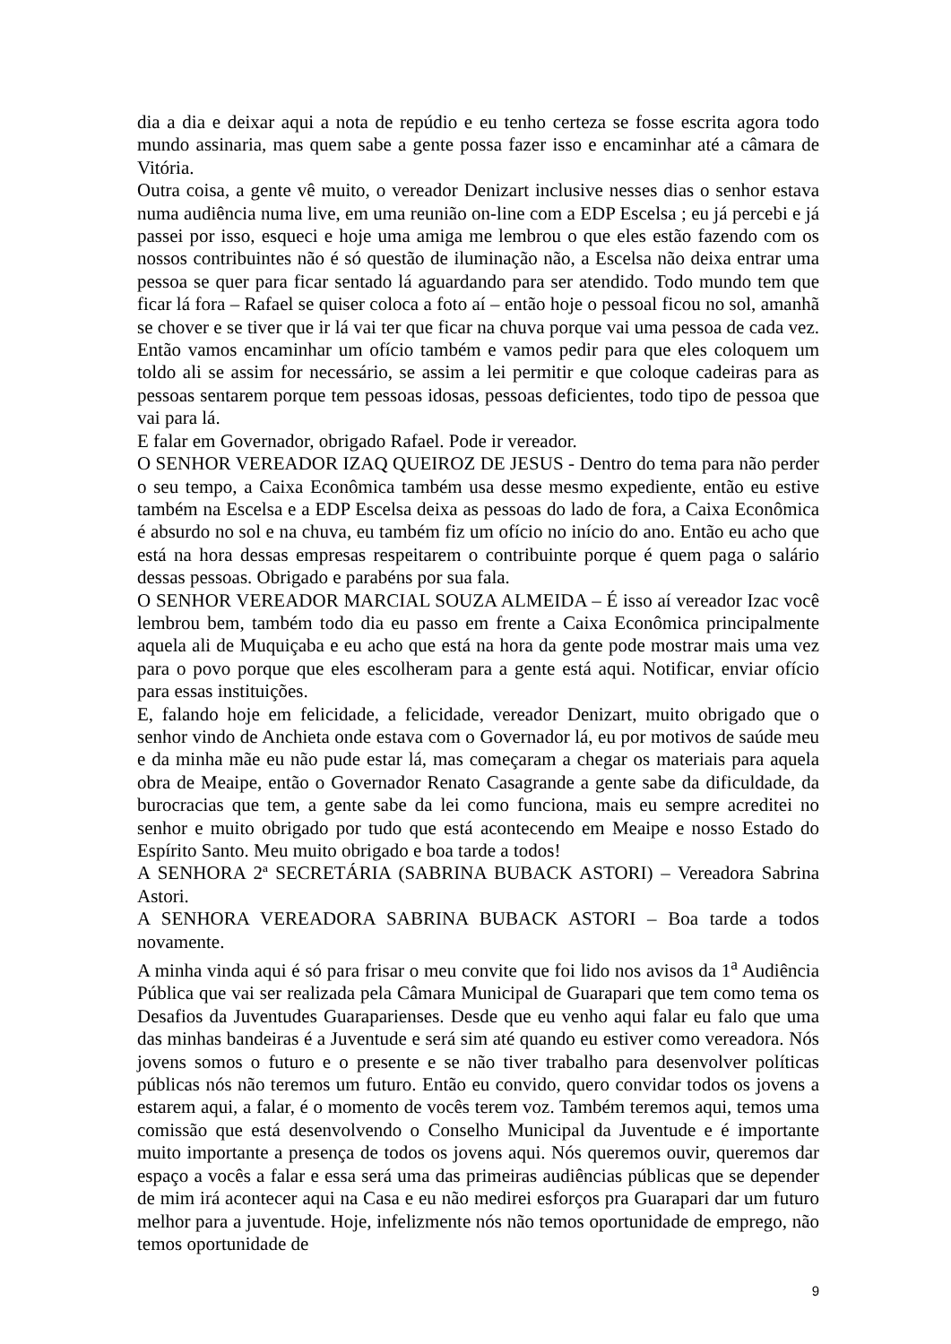dia a dia e deixar aqui a nota de repúdio e eu tenho certeza se fosse escrita agora todo mundo assinaria, mas quem sabe a gente possa fazer isso e encaminhar até a câmara de Vitória.
Outra coisa, a gente vê muito, o vereador Denizart inclusive nesses dias o senhor estava numa audiência numa live, em uma reunião on-line com a EDP Escelsa ; eu já percebi e já passei por isso, esqueci e hoje uma amiga me lembrou o que eles estão fazendo com os nossos contribuintes não é só questão de iluminação não, a Escelsa não deixa entrar uma pessoa se quer para ficar sentado lá aguardando para ser atendido. Todo mundo tem que ficar lá fora – Rafael se quiser coloca a foto aí – então hoje o pessoal ficou no sol, amanhã se chover e se tiver que ir lá vai ter que ficar na chuva porque vai uma pessoa de cada vez. Então vamos encaminhar um ofício também e vamos pedir para que eles coloquem um toldo ali se assim for necessário, se assim a lei permitir e que coloque cadeiras para as pessoas sentarem porque tem pessoas idosas, pessoas deficientes, todo tipo de pessoa que vai para lá.
E falar em Governador, obrigado Rafael. Pode ir vereador.
O SENHOR VEREADOR IZAQ QUEIROZ DE JESUS - Dentro do tema para não perder o seu tempo, a Caixa Econômica também usa desse mesmo expediente, então eu estive também na Escelsa e a EDP Escelsa deixa as pessoas do lado de fora, a Caixa Econômica é absurdo no sol e na chuva, eu também fiz um ofício no início do ano. Então eu acho que está na hora dessas empresas respeitarem o contribuinte porque é quem paga o salário dessas pessoas. Obrigado e parabéns por sua fala.
O SENHOR VEREADOR MARCIAL SOUZA ALMEIDA – É isso aí vereador Izac você lembrou bem, também todo dia eu passo em frente a Caixa Econômica principalmente aquela ali de Muquiçaba e eu acho que está na hora da gente pode mostrar mais uma vez para o povo porque que eles escolheram para a gente está aqui. Notificar, enviar ofício para essas instituições.
E, falando hoje em felicidade, a felicidade, vereador Denizart, muito obrigado que o senhor vindo de Anchieta onde estava com o Governador lá, eu por motivos de saúde meu e da minha mãe eu não pude estar lá, mas começaram a chegar os materiais para aquela obra de Meaipe, então o Governador Renato Casagrande a gente sabe da dificuldade, da burocracias que tem, a gente sabe da lei como funciona, mais eu sempre acreditei no senhor e muito obrigado por tudo que está acontecendo em Meaipe e nosso Estado do Espírito Santo. Meu muito obrigado e boa tarde a todos!
A SENHORA 2ª SECRETÁRIA (SABRINA BUBACK ASTORI) – Vereadora Sabrina Astori.
A SENHORA VEREADORA SABRINA BUBACK ASTORI – Boa tarde a todos novamente.
A minha vinda aqui é só para frisar o meu convite que foi lido nos avisos da 1<sup>a</sup> Audiência Pública que vai ser realizada pela Câmara Municipal de Guarapari que tem como tema os Desafios da Juventudes Guaraparienses. Desde que eu venho aqui falar eu falo que uma das minhas bandeiras é a Juventude e será sim até quando eu estiver como vereadora. Nós jovens somos o futuro e o presente e se não tiver trabalho para desenvolver políticas públicas nós não teremos um futuro. Então eu convido, quero convidar todos os jovens a estarem aqui, a falar, é o momento de vocês terem voz. Também teremos aqui, temos uma comissão que está desenvolvendo o Conselho Municipal da Juventude e é importante muito importante a presença de todos os jovens aqui. Nós queremos ouvir, queremos dar espaço a vocês a falar e essa será uma das primeiras audiências públicas que se depender de mim irá acontecer aqui na Casa e eu não medirei esforços pra Guarapari dar um futuro melhor para a juventude. Hoje, infelizmente nós não temos oportunidade de emprego, não temos oportunidade de
9